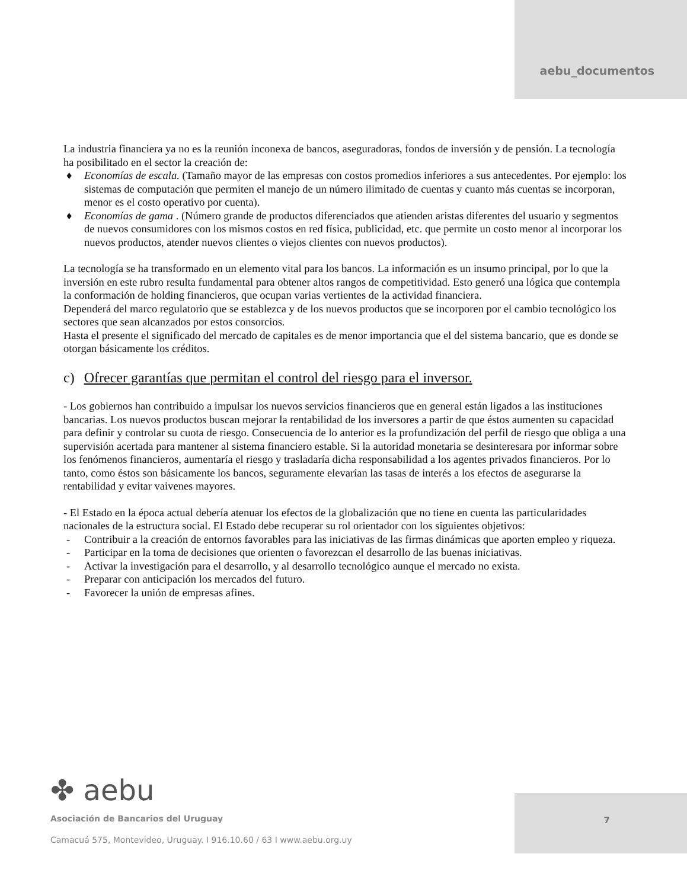aebu_documentos
La industria financiera ya no es la reunión inconexa de bancos, aseguradoras, fondos de inversión y de pensión. La tecnología ha posibilitado en el sector la creación de:
♦ Economías de escala. (Tamaño mayor de las empresas con costos promedios inferiores a sus antecedentes. Por ejemplo: los sistemas de computación que permiten el manejo de un número ilimitado de cuentas y cuanto más cuentas se incorporan, menor es el costo operativo por cuenta).
♦ Economías de gama . (Número grande de productos diferenciados que atienden aristas diferentes del usuario y segmentos de nuevos consumidores con los mismos costos en red física, publicidad, etc. que permite un costo menor al incorporar los nuevos productos, atender nuevos clientes o viejos clientes con nuevos productos).
La tecnología se ha transformado en un elemento vital para los bancos. La información es un insumo principal, por lo que la inversión en este rubro resulta fundamental para obtener altos rangos de competitividad. Esto generó una lógica que contempla la conformación de holding financieros, que ocupan varias vertientes de la actividad financiera.
Dependerá del marco regulatorio que se establezca y de los nuevos productos que se incorporen por el cambio tecnológico los sectores que sean alcanzados por estos consorcios.
Hasta el presente el significado del mercado de capitales es de menor importancia que el del sistema bancario, que es donde se otorgan básicamente los créditos.
c) Ofrecer garantías que permitan el control del riesgo para el inversor.
- Los gobiernos han contribuido a impulsar los nuevos servicios financieros que en general están ligados a las instituciones bancarias. Los nuevos productos buscan mejorar la rentabilidad de los inversores a partir de que éstos aumenten su capacidad para definir y controlar su cuota de riesgo. Consecuencia de lo anterior es la profundización del perfil de riesgo que obliga a una supervisión acertada para mantener al sistema financiero estable. Si la autoridad monetaria se desinteresara por informar sobre los fenómenos financieros, aumentaría el riesgo y trasladaría dicha responsabilidad a los agentes privados financieros. Por lo tanto, como éstos son básicamente los bancos, seguramente elevarían las tasas de interés a los efectos de asegurarse la rentabilidad y evitar vaivenes mayores.
- El Estado en la época actual debería atenuar los efectos de la globalización que no tiene en cuenta las particularidades nacionales de la estructura social. El Estado debe recuperar su rol orientador con los siguientes objetivos:
- Contribuir a la creación de entornos favorables para las iniciativas de las firmas dinámicas que aporten empleo y riqueza.
- Participar en la toma de decisiones que orienten o favorezcan el desarrollo de las buenas iniciativas.
- Activar la investigación para el desarrollo, y al desarrollo tecnológico aunque el mercado no exista.
- Preparar con anticipación los mercados del futuro.
- Favorecer la unión de empresas afines.
7
✤ aebu
Asociación de Bancarios del Uruguay
Camacuá 575, Montevideo, Uruguay. I 916.10.60 / 63 I www.aebu.org.uy